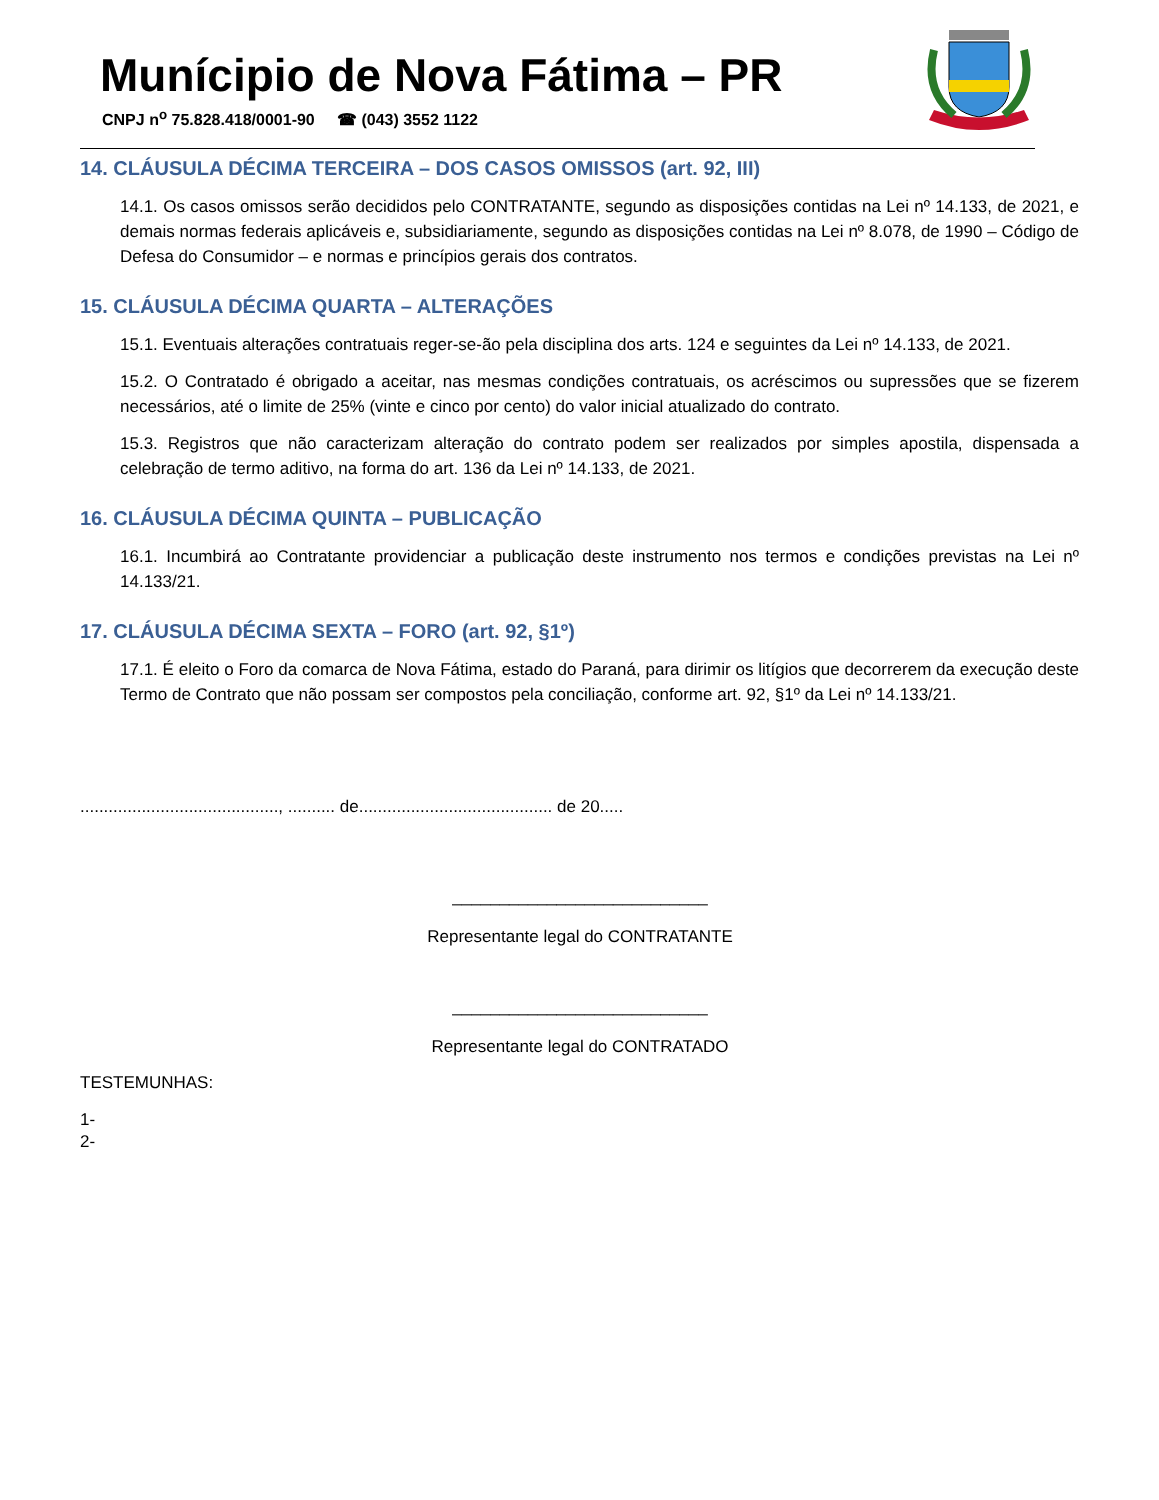Munícipio de Nova Fátima – PR
CNPJ n<sup>o</sup> 75.828.418/0001-90 ☎ (043) 3552 1122
14. CLÁUSULA DÉCIMA TERCEIRA – DOS CASOS OMISSOS (art. 92, III)
14.1. Os casos omissos serão decididos pelo CONTRATANTE, segundo as disposições contidas na Lei nº 14.133, de 2021, e demais normas federais aplicáveis e, subsidiariamente, segundo as disposições contidas na Lei nº 8.078, de 1990 – Código de Defesa do Consumidor – e normas e princípios gerais dos contratos.
15. CLÁUSULA DÉCIMA QUARTA – ALTERAÇÕES
15.1. Eventuais alterações contratuais reger-se-ão pela disciplina dos arts. 124 e seguintes da Lei nº 14.133, de 2021.
15.2. O Contratado é obrigado a aceitar, nas mesmas condições contratuais, os acréscimos ou supressões que se fizerem necessários, até o limite de 25% (vinte e cinco por cento) do valor inicial atualizado do contrato.
15.3. Registros que não caracterizam alteração do contrato podem ser realizados por simples apostila, dispensada a celebração de termo aditivo, na forma do art. 136 da Lei nº 14.133, de 2021.
16. CLÁUSULA DÉCIMA QUINTA – PUBLICAÇÃO
16.1. Incumbirá ao Contratante providenciar a publicação deste instrumento nos termos e condições previstas na Lei nº 14.133/21.
17. CLÁUSULA DÉCIMA SEXTA – FORO (art. 92, §1º)
17.1. É eleito o Foro da comarca de Nova Fátima, estado do Paraná, para dirimir os litígios que decorrerem da execução deste Termo de Contrato que não possam ser compostos pela conciliação, conforme art. 92, §1º da Lei nº 14.133/21.
.........................................., .......... de......................................... de 20.....
___________________________
Representante legal do CONTRATANTE
___________________________
Representante legal do CONTRATADO
TESTEMUNHAS:
1-
2-